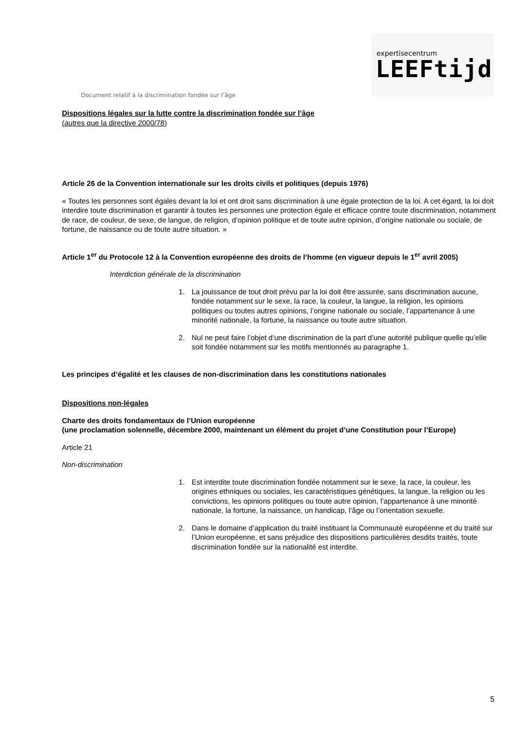expertisecentrum
LEEFtijd
Document relatif à la discrimination fondée sur l’âge
Dispositions légales sur la lutte contre la discrimination fondée sur l’âge
(autres que la directive 2000/78)
Article 26 de la Convention internationale sur les droits civils et politiques (depuis 1976)
« Toutes les personnes sont égales devant la loi et ont droit sans discrimination à une égale protection de la loi. A cet égard, la loi doit interdire toute discrimination et garantir à toutes les personnes une protection égale et efficace contre toute discrimination, notamment de race, de couleur, de sexe, de langue, de religion, d’opinion politique et de toute autre opinion, d’origine nationale ou sociale, de fortune, de naissance ou de toute autre situation. »
Article 1<sup>er</sup> du Protocole 12 à la Convention européenne des droits de l’homme (en vigueur depuis le 1<sup>er</sup> avril 2005)
Interdiction générale de la discrimination
1. La jouissance de tout droit prévu par la loi doit être assurée, sans discrimination aucune, fondée notamment sur le sexe, la race, la couleur, la langue, la religion, les opinions politiques ou toutes autres opinions, l’origine nationale ou sociale, l’appartenance à une minorité nationale, la fortune, la naissance ou toute autre situation.
2. Nul ne peut faire l’objet d’une discrimination de la part d’une autorité publique quelle qu’elle soit fondée notamment sur les motifs mentionnés au paragraphe 1.
Les principes d’égalité et les clauses de non-discrimination dans les constitutions nationales
Dispositions non-légales
Charte des droits fondamentaux de l’Union européenne
(une proclamation solennelle, décembre 2000, maintenant un élément du projet d’une Constitution pour l’Europe)
Article 21
Non-discrimination
1. Est interdite toute discrimination fondée notamment sur le sexe, la race, la couleur, les origines ethniques ou sociales, les caractéristiques génétiques, la langue, la religion ou les convictions, les opinions politiques ou toute autre opinion, l’appartenance à une minorité nationale, la fortune, la naissance, un handicap, l’âge ou l’orientation sexuelle.
2. Dans le domaine d’application du traité instituant la Communauté européenne et du traité sur l’Union européenne, et sans préjudice des dispositions particulières desdits traités, toute discrimination fondée sur la nationalité est interdite.
5